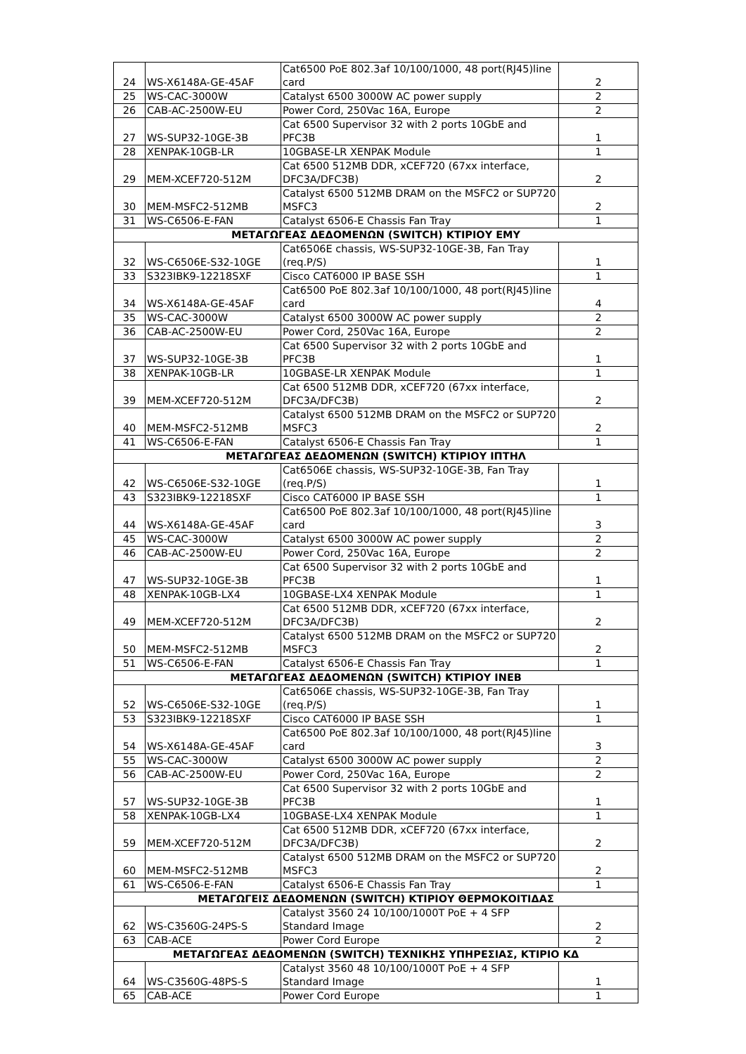| 24 | WS-X6148A-GE-45AF | Cat6500 PoE 802.3af 10/100/1000, 48 port(RJ45)line card | 2 |
| 25 | WS-CAC-3000W | Catalyst 6500 3000W AC power supply | 2 |
| 26 | CAB-AC-2500W-EU | Power Cord, 250Vac 16A, Europe | 2 |
| 27 | WS-SUP32-10GE-3B | Cat 6500 Supervisor 32 with 2 ports 10GbE and PFC3B | 1 |
| 28 | XENPAK-10GB-LR | 10GBASE-LR XENPAK Module | 1 |
| 29 | MEM-XCEF720-512M | Cat 6500 512MB DDR, xCEF720 (67xx interface, DFC3A/DFC3B) | 2 |
| 30 | MEM-MSFC2-512MB | Catalyst 6500 512MB DRAM on the MSFC2 or SUP720 MSFC3 | 2 |
| 31 | WS-C6506-E-FAN | Catalyst 6506-E Chassis Fan Tray | 1 |
| ΜΕΤΑΓΩΓΕΑΣ ΔΕΔΟΜΕΝΩΝ (SWITCH) ΚΤΙΡΙΟΥ ΕΜΥ | | | |
| 32 | WS-C6506E-S32-10GE | Cat6506E chassis, WS-SUP32-10GE-3B, Fan Tray (req.P/S) | 1 |
| 33 | S323IBK9-12218SXF | Cisco CAT6000 IP BASE SSH | 1 |
| 34 | WS-X6148A-GE-45AF | Cat6500 PoE 802.3af 10/100/1000, 48 port(RJ45)line card | 4 |
| 35 | WS-CAC-3000W | Catalyst 6500 3000W AC power supply | 2 |
| 36 | CAB-AC-2500W-EU | Power Cord, 250Vac 16A, Europe | 2 |
| 37 | WS-SUP32-10GE-3B | Cat 6500 Supervisor 32 with 2 ports 10GbE and PFC3B | 1 |
| 38 | XENPAK-10GB-LR | 10GBASE-LR XENPAK Module | 1 |
| 39 | MEM-XCEF720-512M | Cat 6500 512MB DDR, xCEF720 (67xx interface, DFC3A/DFC3B) | 2 |
| 40 | MEM-MSFC2-512MB | Catalyst 6500 512MB DRAM on the MSFC2 or SUP720 MSFC3 | 2 |
| 41 | WS-C6506-E-FAN | Catalyst 6506-E Chassis Fan Tray | 1 |
| ΜΕΤΑΓΩΓΕΑΣ ΔΕΔΟΜΕΝΩΝ (SWITCH) ΚΤΙΡΙΟΥ ΙΠΤΗΛ | | | |
| 42 | WS-C6506E-S32-10GE | Cat6506E chassis, WS-SUP32-10GE-3B, Fan Tray (req.P/S) | 1 |
| 43 | S323IBK9-12218SXF | Cisco CAT6000 IP BASE SSH | 1 |
| 44 | WS-X6148A-GE-45AF | Cat6500 PoE 802.3af 10/100/1000, 48 port(RJ45)line card | 3 |
| 45 | WS-CAC-3000W | Catalyst 6500 3000W AC power supply | 2 |
| 46 | CAB-AC-2500W-EU | Power Cord, 250Vac 16A, Europe | 2 |
| 47 | WS-SUP32-10GE-3B | Cat 6500 Supervisor 32 with 2 ports 10GbE and PFC3B | 1 |
| 48 | XENPAK-10GB-LX4 | 10GBASE-LX4 XENPAK Module | 1 |
| 49 | MEM-XCEF720-512M | Cat 6500 512MB DDR, xCEF720 (67xx interface, DFC3A/DFC3B) | 2 |
| 50 | MEM-MSFC2-512MB | Catalyst 6500 512MB DRAM on the MSFC2 or SUP720 MSFC3 | 2 |
| 51 | WS-C6506-E-FAN | Catalyst 6506-E Chassis Fan Tray | 1 |
| ΜΕΤΑΓΩΓΕΑΣ ΔΕΔΟΜΕΝΩΝ (SWITCH) ΚΤΙΡΙΟΥ ΙΝΕΒ | | | |
| 52 | WS-C6506E-S32-10GE | Cat6506E chassis, WS-SUP32-10GE-3B, Fan Tray (req.P/S) | 1 |
| 53 | S323IBK9-12218SXF | Cisco CAT6000 IP BASE SSH | 1 |
| 54 | WS-X6148A-GE-45AF | Cat6500 PoE 802.3af 10/100/1000, 48 port(RJ45)line card | 3 |
| 55 | WS-CAC-3000W | Catalyst 6500 3000W AC power supply | 2 |
| 56 | CAB-AC-2500W-EU | Power Cord, 250Vac 16A, Europe | 2 |
| 57 | WS-SUP32-10GE-3B | Cat 6500 Supervisor 32 with 2 ports 10GbE and PFC3B | 1 |
| 58 | XENPAK-10GB-LX4 | 10GBASE-LX4 XENPAK Module | 1 |
| 59 | MEM-XCEF720-512M | Cat 6500 512MB DDR, xCEF720 (67xx interface, DFC3A/DFC3B) | 2 |
| 60 | MEM-MSFC2-512MB | Catalyst 6500 512MB DRAM on the MSFC2 or SUP720 MSFC3 | 2 |
| 61 | WS-C6506-E-FAN | Catalyst 6506-E Chassis Fan Tray | 1 |
| ΜΕΤΑΓΩΓΕΙΣ ΔΕΔΟΜΕΝΩΝ (SWITCH) ΚΤΙΡΙΟΥ ΘΕΡΜΟΚΟΙΤΙΔΑΣ | | | |
| 62 | WS-C3560G-24PS-S | Catalyst 3560 24 10/100/1000T PoE + 4 SFP Standard Image | 2 |
| 63 | CAB-ACE | Power Cord Europe | 2 |
| ΜΕΤΑΓΩΓΕΑΣ ΔΕΔΟΜΕΝΩΝ (SWITCH) ΤΕΧΝΙΚΗΣ ΥΠΗΡΕΣΙΑΣ, ΚΤΙΡΙΟ ΚΔ | | | |
| 64 | WS-C3560G-48PS-S | Catalyst 3560 48 10/100/1000T PoE + 4 SFP Standard Image | 1 |
| 65 | CAB-ACE | Power Cord Europe | 1 |